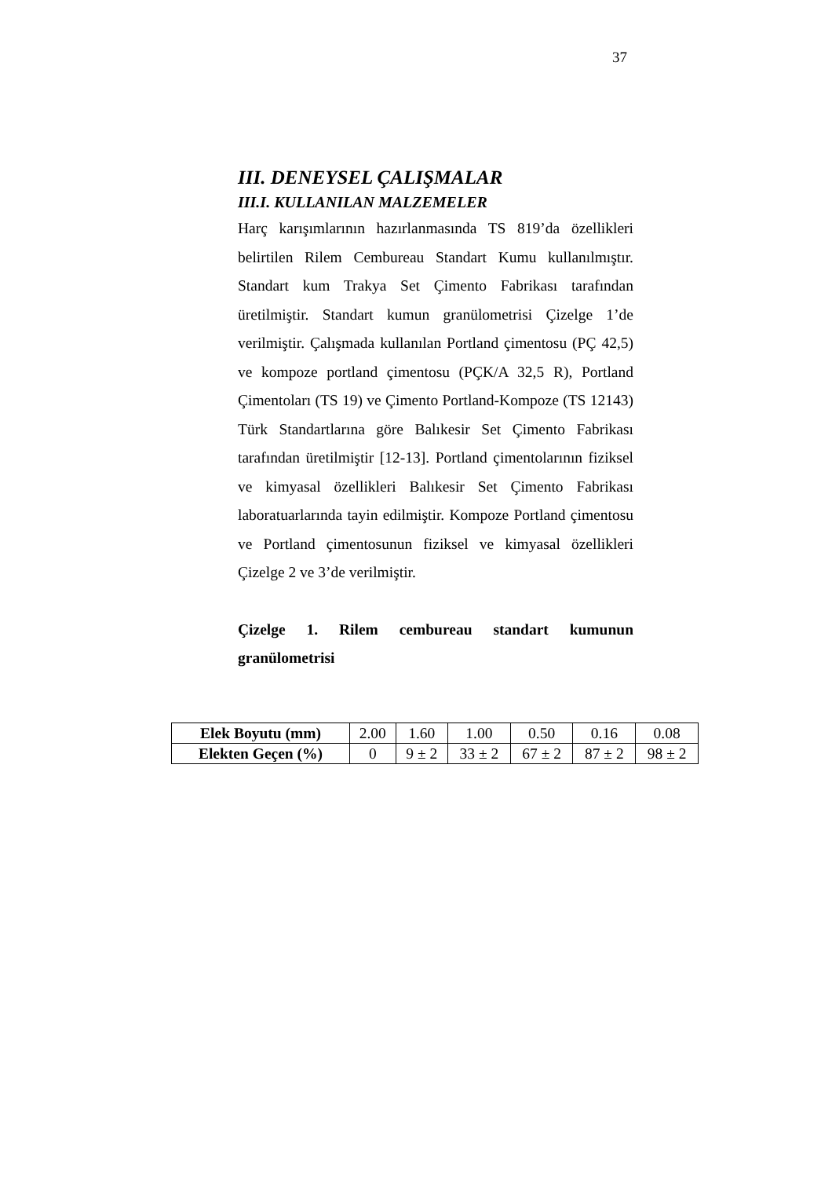37
III. DENEYSEL ÇALIŞMALAR
III.I. KULLANILAN MALZEMELER
Harç karışımlarının hazırlanmasında TS 819’da özellikleri belirtilen Rilem Cembureau Standart Kumu kullanılmıştır. Standart kum Trakya Set Çimento Fabrikası tarafından üretilmiştir. Standart kumun granülometrisi Çizelge 1’de verilmiştir. Çalışmada kullanılan Portland çimentosu (PÇ 42,5) ve kompoze portland çimentosu (PÇK/A 32,5 R), Portland Çimentoları (TS 19) ve Çimento Portland-Kompoze (TS 12143) Türk Standartlarına göre Balıkesir Set Çimento Fabrikası tarafından üretilmiştir [12-13]. Portland çimentolarının fiziksel ve kimyasal özellikleri Balıkesir Set Çimento Fabrikası laboratuarlarında tayin edilmiştir. Kompoze Portland çimentosu ve Portland çimentosunun fiziksel ve kimyasal özellikleri Çizelge 2 ve 3’de verilmiştir.
Çizelge 1. Rilem cembureau standart kumunun granülometrisi
| Elek Boyutu (mm) | 2.00 | 1.60 | 1.00 | 0.50 | 0.16 | 0.08 |
| Elekten Geçen (%) | 0 | 9 ± 2 | 33 ± 2 | 67 ± 2 | 87 ± 2 | 98 ± 2 |